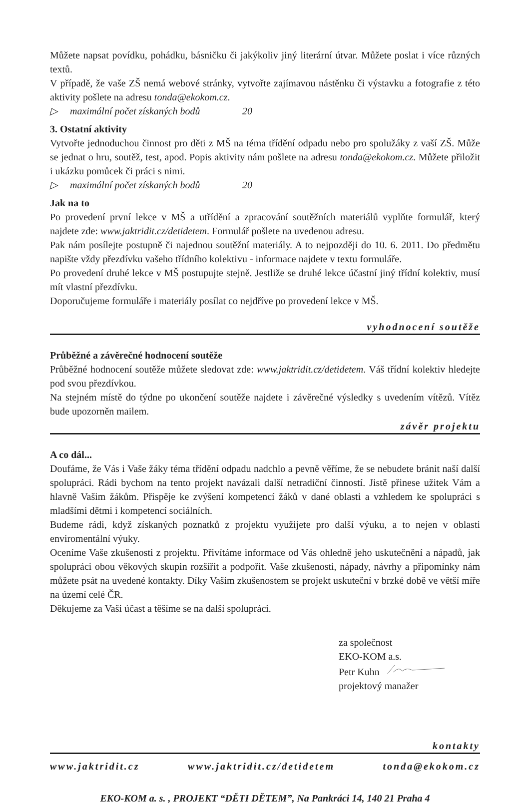Můžete napsat povídku, pohádku, básničku či jakýkoliv jiný literární útvar. Můžete poslat i více různých textů.
V případě, že vaše ZŠ nemá webové stránky, vytvořte zajímavou nástěnku či výstavku a fotografie z této aktivity pošlete na adresu tonda@ekokom.cz.
▷ maximální počet získaných bodů 20
3. Ostatní aktivity
Vytvořte jednoduchou činnost pro děti z MŠ na téma třídění odpadu nebo pro spolužáky z vaší ZŠ. Může se jednat o hru, soutěž, test, apod. Popis aktivity nám pošlete na adresu tonda@ekokom.cz. Můžete přiložit i ukázku pomůcek či práci s nimi.
▷ maximální počet získaných bodů 20
Jak na to
Po provedení první lekce v MŠ a utřídění a zpracování soutěžních materiálů vyplňte formulář, který najdete zde: www.jaktridit.cz/detidetem. Formulář pošlete na uvedenou adresu.
Pak nám posílejte postupně či najednou soutěžní materiály. A to nejpozději do 10. 6. 2011. Do předmětu napište vždy přezdívku vašeho třídního kolektivu - informace najdete v textu formuláře.
Po provedení druhé lekce v MŠ postupujte stejně. Jestliže se druhé lekce účastní jiný třídní kolektiv, musí mít vlastní přezdívku.
Doporučujeme formuláře i materiály posílat co nejdříve po provedení lekce v MŠ.
vyhodnocení soutěže
Průběžné a závěrečné hodnocení soutěže
Průběžné hodnocení soutěže můžete sledovat zde: www.jaktridit.cz/detidetem. Váš třídní kolektiv hledejte pod svou přezdívkou.
Na stejném místě do týdne po ukončení soutěže najdete i závěrečné výsledky s uvedením vítězů. Vítěz bude upozorněn mailem.
závěr projektu
A co dál...
Doufáme, že Vás i Vaše žáky téma třídění odpadu nadchlo a pevně věříme, že se nebudete bránit naší další spolupráci. Rádi bychom na tento projekt navázali další netradiční činností. Jistě přinese užitek Vám a hlavně Vašim žákům. Přispěje ke zvýšení kompetencí žáků v dané oblasti a vzhledem ke spolupráci s mladšími dětmi i kompetencí sociálních.
Budeme rádi, když získaných poznatků z projektu využijete pro další výuku, a to nejen v oblasti enviromentální výuky.
Oceníme Vaše zkušenosti z projektu. Přivítáme informace od Vás ohledně jeho uskutečnění a nápadů, jak spolupráci obou věkových skupin rozšířit a podpořit. Vaše zkušenosti, nápady, návrhy a připomínky nám můžete psát na uvedené kontakty. Díky Vašim zkušenostem se projekt uskuteční v brzké době ve větší míře na území celé ČR.
Děkujeme za Vaši účast a těšíme se na další spolupráci.
za společnost
EKO-KOM a.s.
Petr Kuhn
projektový manažer
kontakty
www.jaktridit.cz www.jaktridit.cz/detidetem tonda@ekokom.cz
EKO-KOM a. s. , PROJEKT “DĚTI DĚTEM”, Na Pankráci 14, 140 21 Praha 4